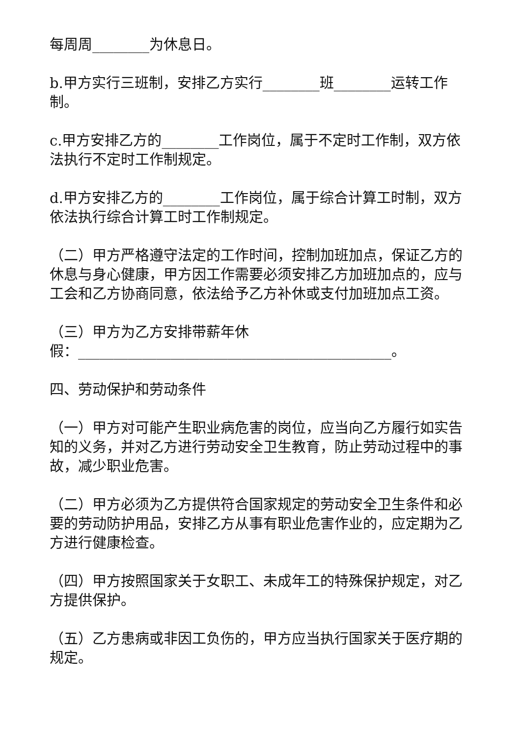每周周________为休息日。
b.甲方实行三班制，安排乙方实行________班________运转工作制。
c.甲方安排乙方的________工作岗位，属于不定时工作制，双方依法执行不定时工作制规定。
d.甲方安排乙方的________工作岗位，属于综合计算工时制，双方依法执行综合计算工时工作制规定。
（二）甲方严格遵守法定的工作时间，控制加班加点，保证乙方的休息与身心健康，甲方因工作需要必须安排乙方加班加点的，应与工会和乙方协商同意，依法给予乙方补休或支付加班加点工资。
（三）甲方为乙方安排带薪年休
假：____________________________________________。
四、劳动保护和劳动条件
（一）甲方对可能产生职业病危害的岗位，应当向乙方履行如实告知的义务，并对乙方进行劳动安全卫生教育，防止劳动过程中的事故，减少职业危害。
（二）甲方必须为乙方提供符合国家规定的劳动安全卫生条件和必要的劳动防护用品，安排乙方从事有职业危害作业的，应定期为乙方进行健康检查。
（四）甲方按照国家关于女职工、未成年工的特殊保护规定，对乙方提供保护。
（五）乙方患病或非因工负伤的，甲方应当执行国家关于医疗期的规定。